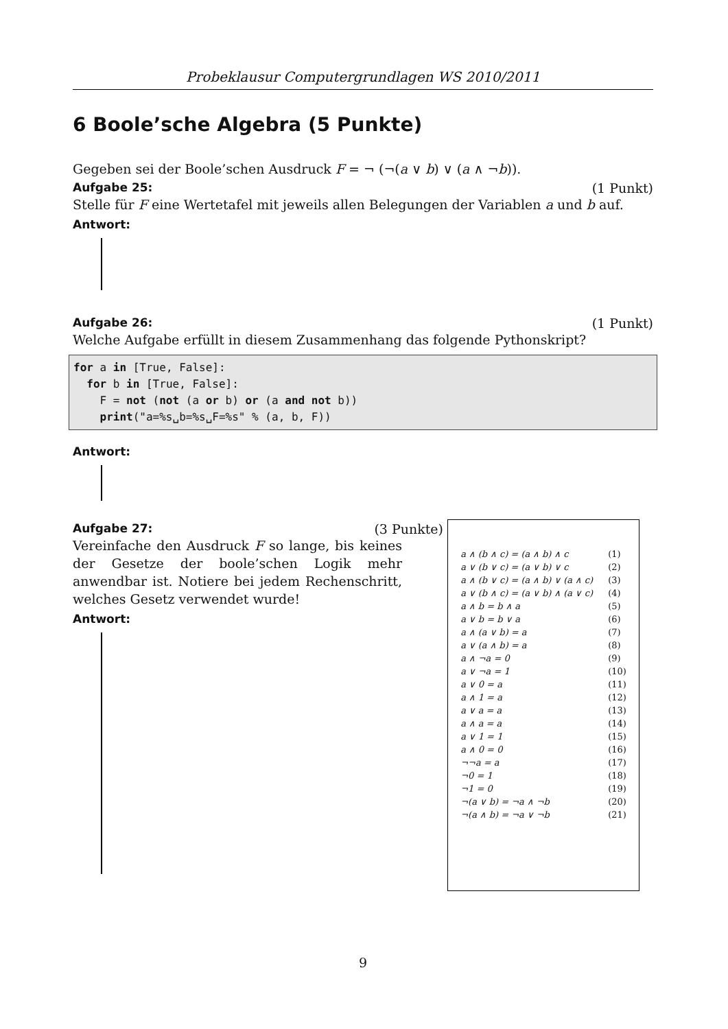Probeklausur Computergrundlagen WS 2010/2011
6 Boole’sche Algebra (5 Punkte)
Gegeben sei der Boole’schen Ausdruck F = ¬ (¬(a ∨ b) ∨ (a ∧ ¬b)).
Aufgabe 25: (1 Punkt)
Stelle für F eine Wertetafel mit jeweils allen Belegungen der Variablen a und b auf.
Antwort:
Aufgabe 26: (1 Punkt)
Welche Aufgabe erfüllt in diesem Zusammenhang das folgende Pythonskript?
for a in [True, False]:
  for b in [True, False]:
    F = not (not (a or b) or (a and not b))
    print("a=%s␣b=%s␣F=%s" % (a, b, F))
Antwort:
Aufgabe 27: (3 Punkte)
Vereinfache den Ausdruck F so lange, bis keines der Gesetze der boole’schen Logik mehr anwendbar ist. Notiere bei jedem Rechenschritt, welches Gesetz verwendet wurde!
Antwort:
| a ∧ (b ∧ c) = (a ∧ b) ∧ c | (1) |
| a ∨ (b ∨ c) = (a ∨ b) ∨ c | (2) |
| a ∧ (b ∨ c) = (a ∧ b) ∨ (a ∧ c) | (3) |
| a ∨ (b ∧ c) = (a ∨ b) ∧ (a ∨ c) | (4) |
| a ∧ b = b ∧ a | (5) |
| a ∨ b = b ∨ a | (6) |
| a ∧ (a ∨ b) = a | (7) |
| a ∨ (a ∧ b) = a | (8) |
| a ∧ ¬a = 0 | (9) |
| a ∨ ¬a = 1 | (10) |
| a ∨ 0 = a | (11) |
| a ∧ 1 = a | (12) |
| a ∨ a = a | (13) |
| a ∧ a = a | (14) |
| a ∨ 1 = 1 | (15) |
| a ∧ 0 = 0 | (16) |
| ¬¬a = a | (17) |
| ¬0 = 1 | (18) |
| ¬1 = 0 | (19) |
| ¬(a ∨ b) = ¬a ∧ ¬b | (20) |
| ¬(a ∧ b) = ¬a ∨ ¬b | (21) |
9